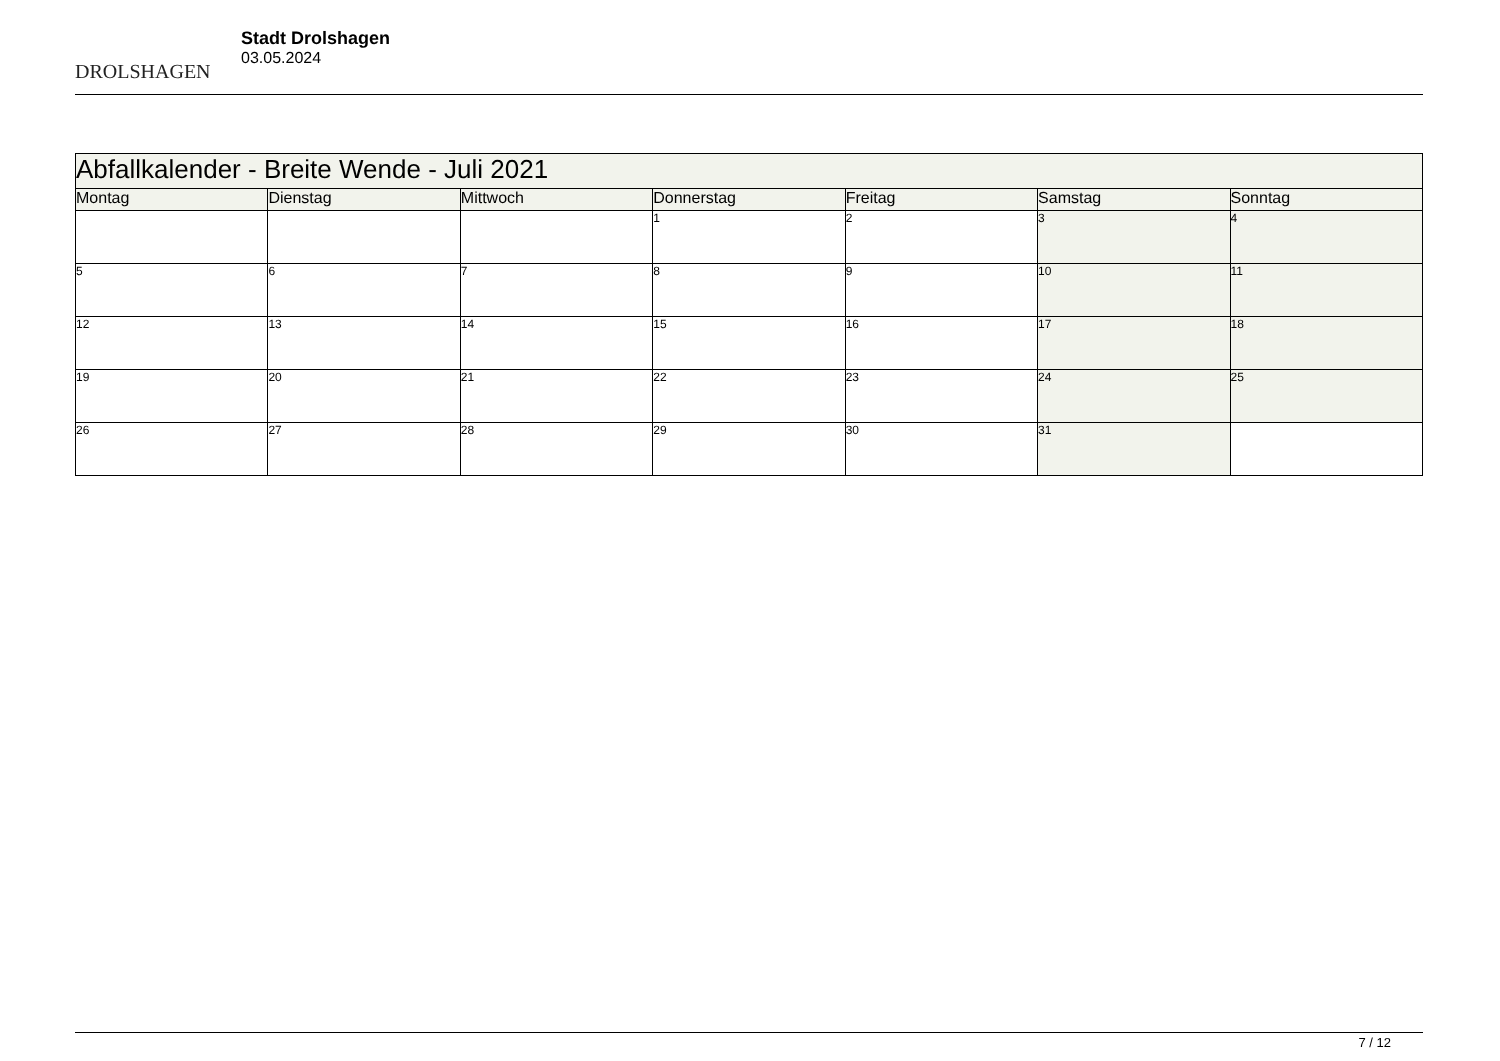DROLSHAGEN
Stadt Drolshagen
03.05.2024
| Abfallkalender - Breite Wende - Juli 2021 | | | | | | |
| Montag | Dienstag | Mittwoch | Donnerstag | Freitag | Samstag | Sonntag |
| | | | 1 | 2 | 3 | 4 |
| 5 | 6 | 7 | 8 | 9 | 10 | 11 |
| 12 | 13 | 14 | 15 | 16 | 17 | 18 |
| 19 | 20 | 21 | 22 | 23 | 24 | 25 |
| 26 | 27 | 28 | 29 | 30 | 31 | |
7 / 12